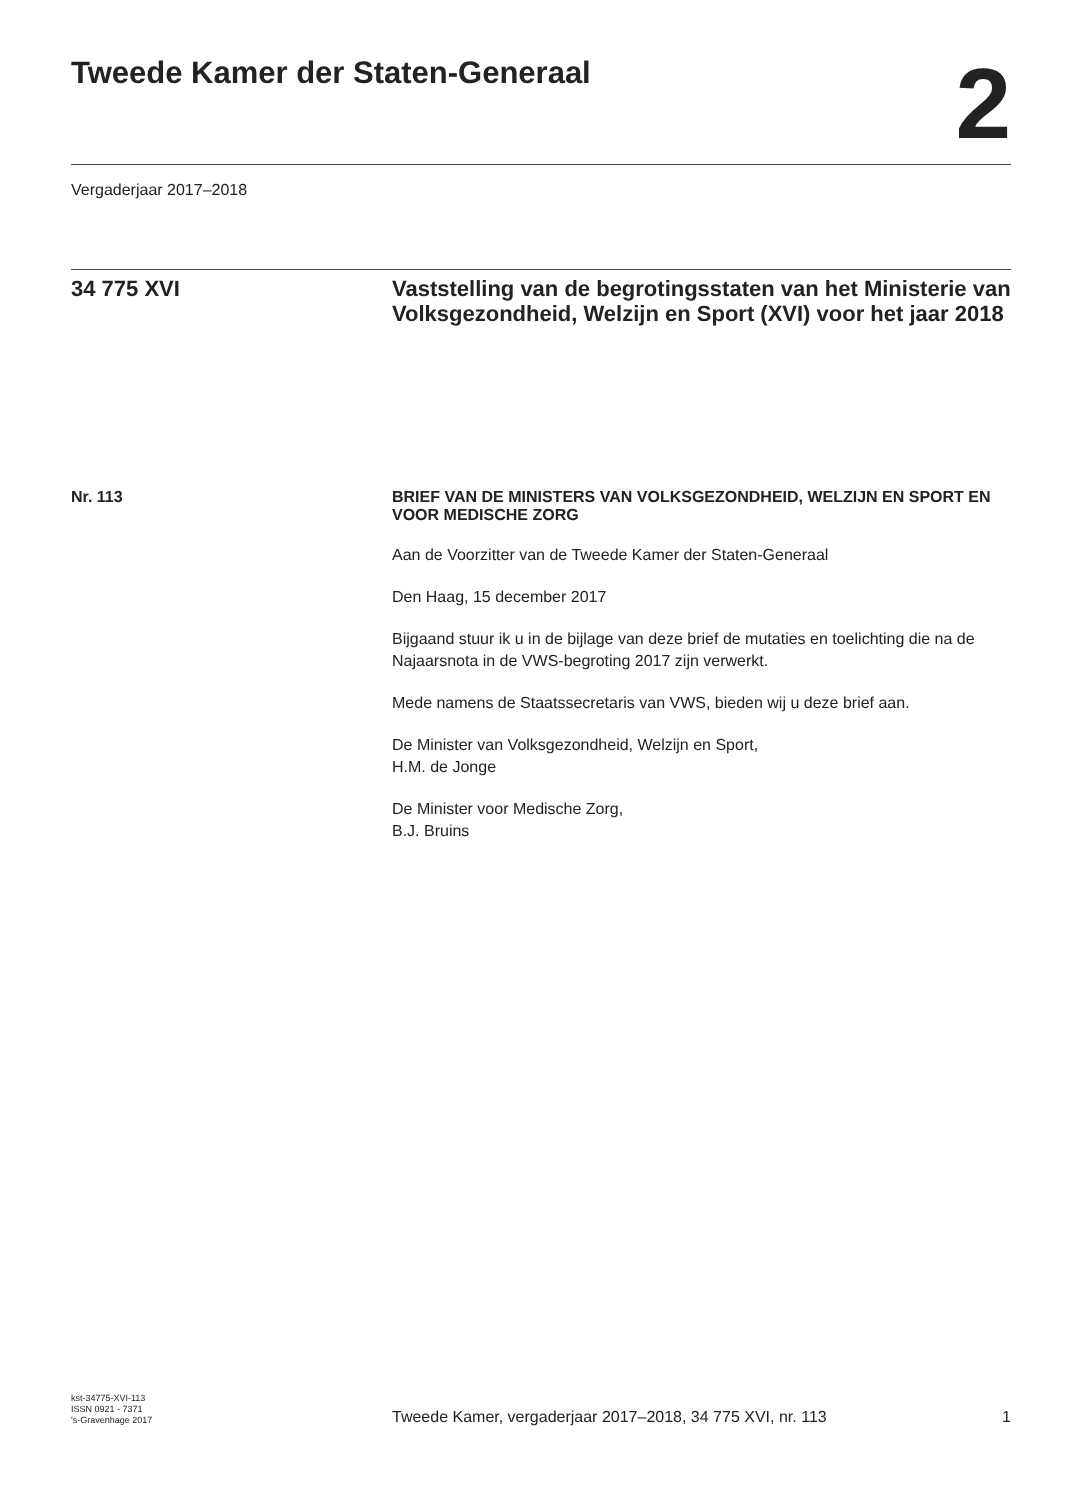Tweede Kamer der Staten-Generaal
2
Vergaderjaar 2017–2018
34 775 XVI
Vaststelling van de begrotingsstaten van het Ministerie van Volksgezondheid, Welzijn en Sport (XVI) voor het jaar 2018
Nr. 113
BRIEF VAN DE MINISTERS VAN VOLKSGEZONDHEID, WELZIJN EN SPORT EN VOOR MEDISCHE ZORG
Aan de Voorzitter van de Tweede Kamer der Staten-Generaal
Den Haag, 15 december 2017
Bijgaand stuur ik u in de bijlage van deze brief de mutaties en toelichting die na de Najaarsnota in de VWS-begroting 2017 zijn verwerkt.
Mede namens de Staatssecretaris van VWS, bieden wij u deze brief aan.
De Minister van Volksgezondheid, Welzijn en Sport,
H.M. de Jonge
De Minister voor Medische Zorg,
B.J. Bruins
kst-34775-XVI-113
ISSN 0921 - 7371
's-Gravenhage 2017
Tweede Kamer, vergaderjaar 2017–2018, 34 775 XVI, nr. 113
1